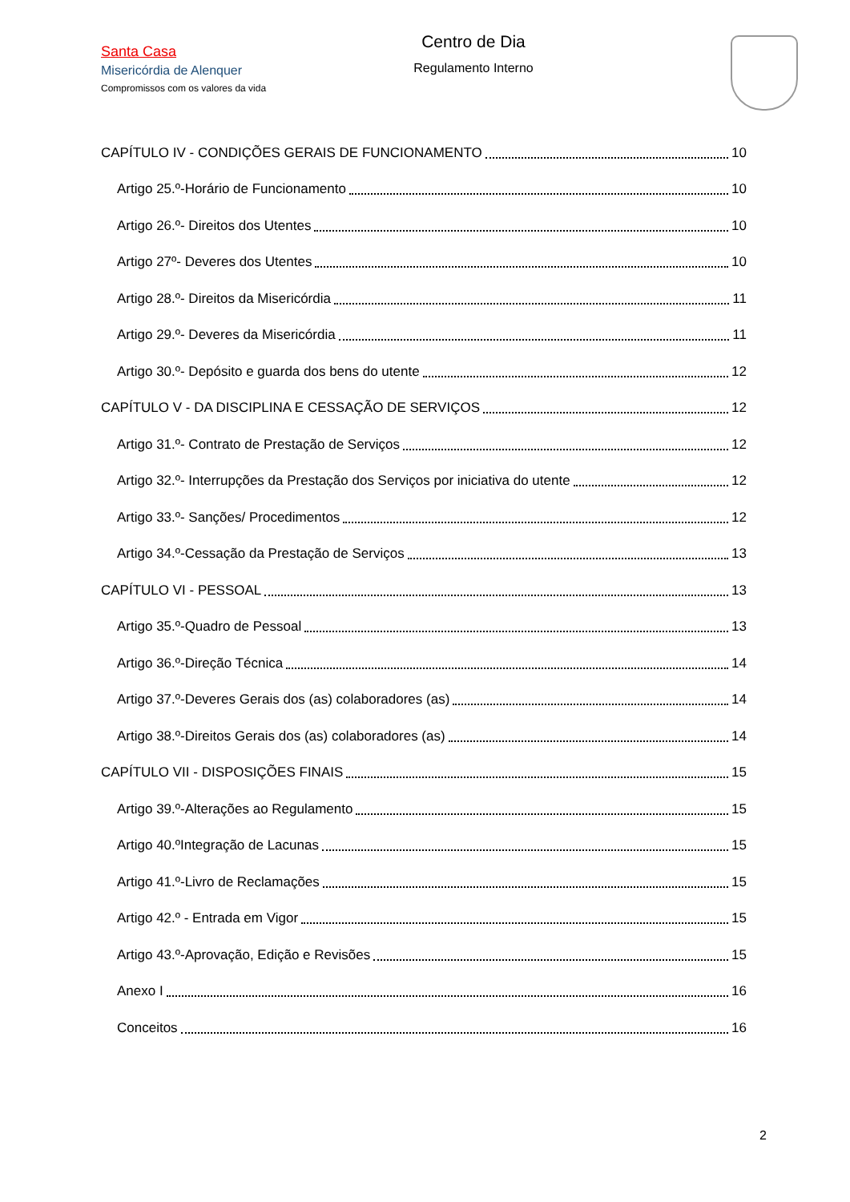Santa Casa
Misericórdia de Alenquer
Compromissos com os valores da vida
Centro de Dia
Regulamento Interno
CAPÍTULO IV - CONDIÇÕES GERAIS DE FUNCIONAMENTO 10
Artigo 25.º-Horário de Funcionamento 10
Artigo 26.º- Direitos dos Utentes 10
Artigo 27º- Deveres dos Utentes 10
Artigo 28.º- Direitos da Misericórdia 11
Artigo 29.º- Deveres da Misericórdia 11
Artigo 30.º- Depósito e guarda dos bens do utente 12
CAPÍTULO V - DA DISCIPLINA E CESSAÇÃO DE SERVIÇOS 12
Artigo 31.º- Contrato de Prestação de Serviços 12
Artigo 32.º- Interrupções da Prestação dos Serviços por iniciativa do utente 12
Artigo 33.º- Sanções/ Procedimentos 12
Artigo 34.º-Cessação da Prestação de Serviços 13
CAPÍTULO VI - PESSOAL 13
Artigo 35.º-Quadro de Pessoal 13
Artigo 36.º-Direção Técnica 14
Artigo 37.º-Deveres Gerais dos (as) colaboradores (as) 14
Artigo 38.º-Direitos Gerais dos (as) colaboradores (as) 14
CAPÍTULO VII - DISPOSIÇÕES FINAIS 15
Artigo 39.º-Alterações ao Regulamento 15
Artigo 40.ºIntegração de Lacunas 15
Artigo 41.º-Livro de Reclamações 15
Artigo 42.º - Entrada em Vigor 15
Artigo 43.º-Aprovação, Edição e Revisões 15
Anexo I 16
Conceitos 16
2